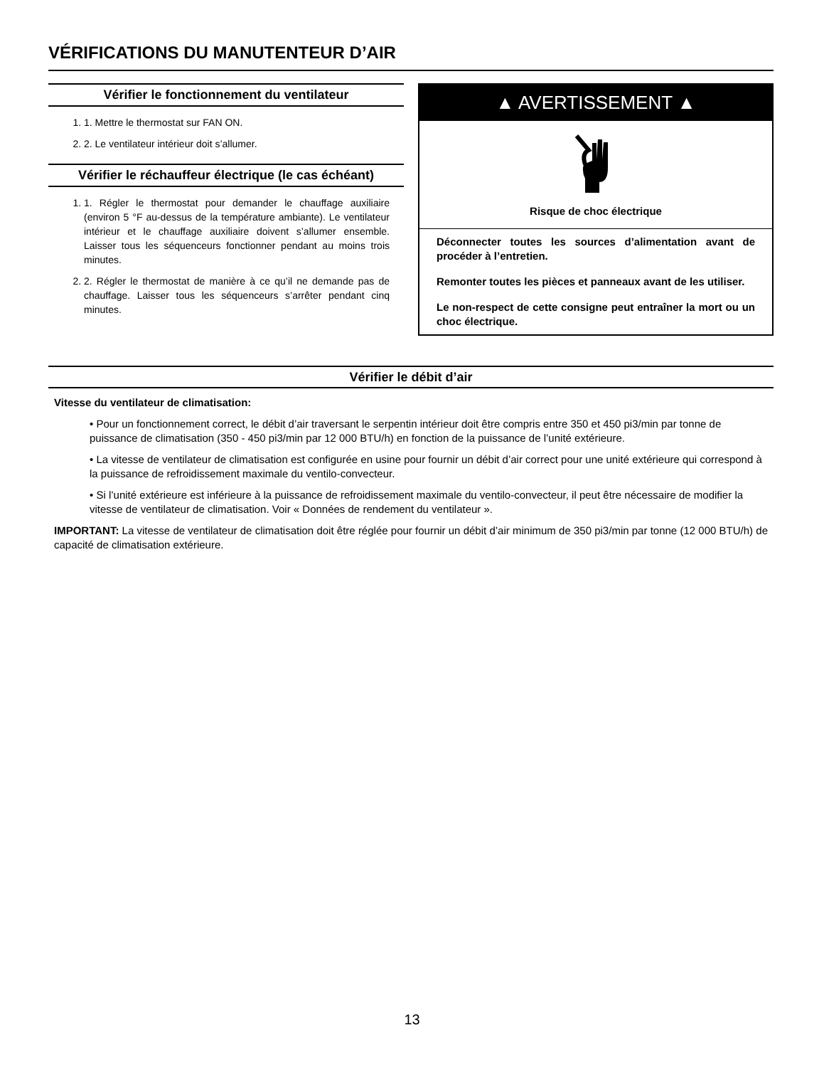VÉRIFICATIONS DU MANUTENTEUR D’AIR
Vérifier le fonctionnement du ventilateur
1. 1. Mettre le thermostat sur FAN ON.
2. 2. Le ventilateur intérieur doit s’allumer.
Vérifier le réchauffeur électrique (le cas échéant)
1. 1. Régler le thermostat pour demander le chauffage auxiliaire (environ 5 °F au-dessus de la température ambiante). Le ventilateur intérieur et le chauffage auxiliaire doivent s’allumer ensemble. Laisser tous les séquenceurs fonctionner pendant au moins trois minutes.
2. 2. Régler le thermostat de manière à ce qu’il ne demande pas de chauffage. Laisser tous les séquenceurs s’arrêter pendant cinq minutes.
▲ AVERTISSEMENT ▲
Risque de choc électrique
Déconnecter toutes les sources d’alimentation avant de procéder à l’entretien.
Remonter toutes les pièces et panneaux avant de les utiliser.
Le non-respect de cette consigne peut entraîner la mort ou un choc électrique.
Vérifier le débit d’air
Vitesse du ventilateur de climatisation:
• Pour un fonctionnement correct, le débit d’air traversant le serpentin intérieur doit être compris entre 350 et 450 pi3/min par tonne de puissance de climatisation (350 - 450 pi3/min par 12 000 BTU/h) en fonction de la puissance de l’unité extérieure.
• La vitesse de ventilateur de climatisation est configurée en usine pour fournir un débit d’air correct pour une unité extérieure qui correspond à la puissance de refroidissement maximale du ventilo-convecteur.
• Si l’unité extérieure est inférieure à la puissance de refroidissement maximale du ventilo-convecteur, il peut être nécessaire de modifier la vitesse de ventilateur de climatisation. Voir « Données de rendement du ventilateur ».
IMPORTANT: La vitesse de ventilateur de climatisation doit être réglée pour fournir un débit d’air minimum de 350 pi3/min par tonne (12 000 BTU/h) de capacité de climatisation extérieure.
13